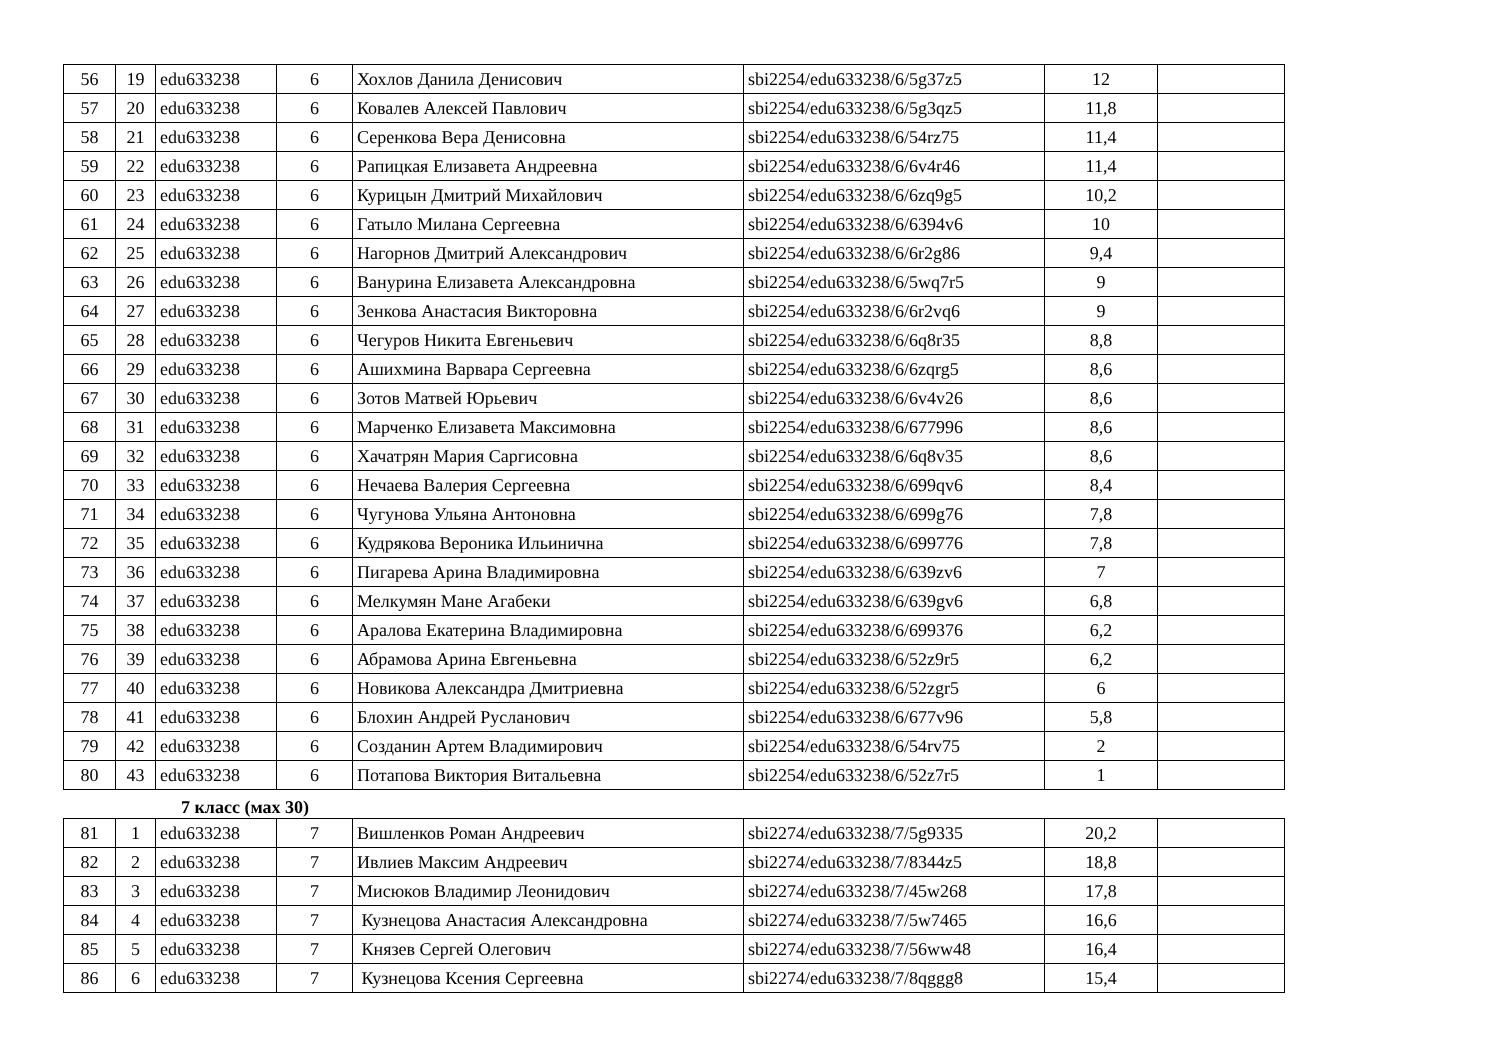| 56 | 19 | edu633238 | 6 | Хохлов Данила Денисович | sbi2254/edu633238/6/5g37z5 | 12 | |
| 57 | 20 | edu633238 | 6 | Ковалев Алексей Павлович | sbi2254/edu633238/6/5g3qz5 | 11,8 | |
| 58 | 21 | edu633238 | 6 | Серенкова Вера Денисовна | sbi2254/edu633238/6/54rz75 | 11,4 | |
| 59 | 22 | edu633238 | 6 | Рапицкая Елизавета Андреевна | sbi2254/edu633238/6/6v4r46 | 11,4 | |
| 60 | 23 | edu633238 | 6 | Курицын Дмитрий Михайлович | sbi2254/edu633238/6/6zq9g5 | 10,2 | |
| 61 | 24 | edu633238 | 6 | Гатыло Милана Сергеевна | sbi2254/edu633238/6/6394v6 | 10 | |
| 62 | 25 | edu633238 | 6 | Нагорнов Дмитрий Александрович | sbi2254/edu633238/6/6r2g86 | 9,4 | |
| 63 | 26 | edu633238 | 6 | Ванурина Елизавета Александровна | sbi2254/edu633238/6/5wq7r5 | 9 | |
| 64 | 27 | edu633238 | 6 | Зенкова Анастасия Викторовна | sbi2254/edu633238/6/6r2vq6 | 9 | |
| 65 | 28 | edu633238 | 6 | Чегуров Никита Евгеньевич | sbi2254/edu633238/6/6q8r35 | 8,8 | |
| 66 | 29 | edu633238 | 6 | Ашихмина Варвара Сергеевна | sbi2254/edu633238/6/6zqrg5 | 8,6 | |
| 67 | 30 | edu633238 | 6 | Зотов Матвей Юрьевич | sbi2254/edu633238/6/6v4v26 | 8,6 | |
| 68 | 31 | edu633238 | 6 | Марченко Елизавета Максимовна | sbi2254/edu633238/6/677996 | 8,6 | |
| 69 | 32 | edu633238 | 6 | Хачатрян Мария Саргисовна | sbi2254/edu633238/6/6q8v35 | 8,6 | |
| 70 | 33 | edu633238 | 6 | Нечаева Валерия Сергеевна | sbi2254/edu633238/6/699qv6 | 8,4 | |
| 71 | 34 | edu633238 | 6 | Чугунова Ульяна Антоновна | sbi2254/edu633238/6/699g76 | 7,8 | |
| 72 | 35 | edu633238 | 6 | Кудрякова Вероника Ильинична | sbi2254/edu633238/6/699776 | 7,8 | |
| 73 | 36 | edu633238 | 6 | Пигарева Арина Владимировна | sbi2254/edu633238/6/639zv6 | 7 | |
| 74 | 37 | edu633238 | 6 | Мелкумян Мане Агабеки | sbi2254/edu633238/6/639gv6 | 6,8 | |
| 75 | 38 | edu633238 | 6 | Аралова Екатерина Владимировна | sbi2254/edu633238/6/699376 | 6,2 | |
| 76 | 39 | edu633238 | 6 | Абрамова Арина Евгеньевна | sbi2254/edu633238/6/52z9r5 | 6,2 | |
| 77 | 40 | edu633238 | 6 | Новикова Александра Дмитриевна | sbi2254/edu633238/6/52zgr5 | 6 | |
| 78 | 41 | edu633238 | 6 | Блохин Андрей Русланович | sbi2254/edu633238/6/677v96 | 5,8 | |
| 79 | 42 | edu633238 | 6 | Созданин Артем Владимирович | sbi2254/edu633238/6/54rv75 | 2 | |
| 80 | 43 | edu633238 | 6 | Потапова Виктория Витальевна | sbi2254/edu633238/6/52z7r5 | 1 | |
7 класс (мах 30)
| 81 | 1 | edu633238 | 7 | Вишленков Роман Андреевич | sbi2274/edu633238/7/5g9335 | 20,2 | |
| 82 | 2 | edu633238 | 7 | Ивлиев Максим Андреевич | sbi2274/edu633238/7/8344z5 | 18,8 | |
| 83 | 3 | edu633238 | 7 | Мисюков Владимир Леонидович | sbi2274/edu633238/7/45w268 | 17,8 | |
| 84 | 4 | edu633238 | 7 | Кузнецова Анастасия Александровна | sbi2274/edu633238/7/5w7465 | 16,6 | |
| 85 | 5 | edu633238 | 7 | Князев Сергей Олегович | sbi2274/edu633238/7/56ww48 | 16,4 | |
| 86 | 6 | edu633238 | 7 | Кузнецова Ксения Сергеевна | sbi2274/edu633238/7/8qggg8 | 15,4 | |